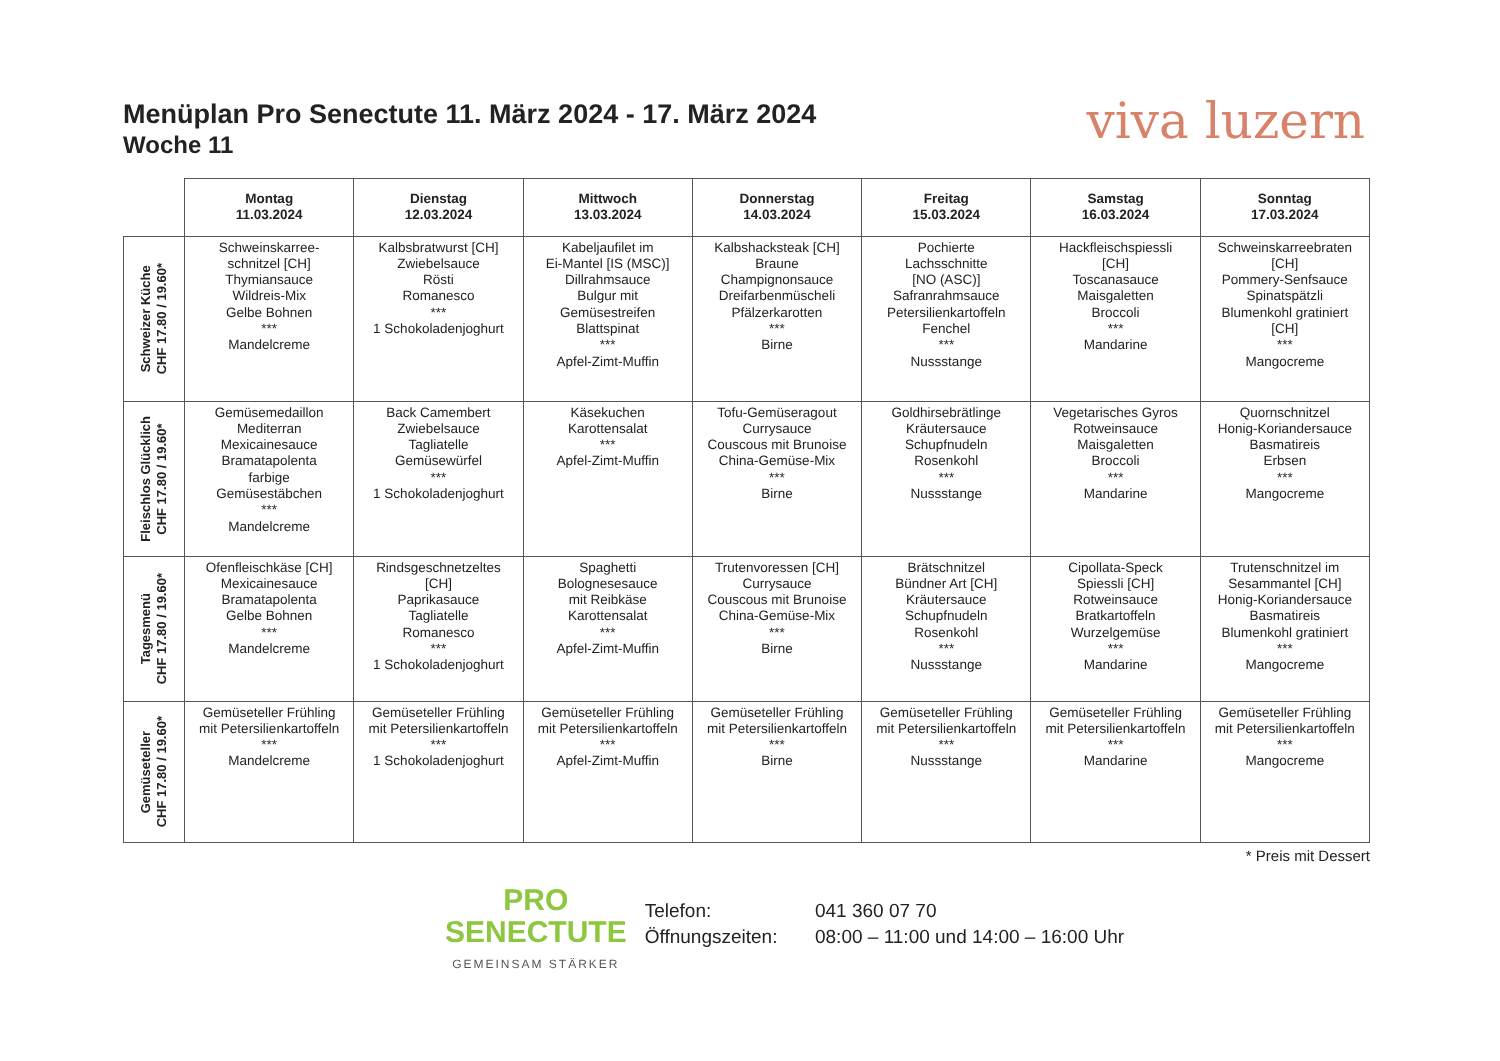Menüplan Pro Senectute 11. März 2024 - 17. März 2024
Woche 11
viva luzern
| | Montag 11.03.2024 | Dienstag 12.03.2024 | Mittwoch 13.03.2024 | Donnerstag 14.03.2024 | Freitag 15.03.2024 | Samstag 16.03.2024 | Sonntag 17.03.2024 |
| --- | --- | --- | --- | --- | --- | --- | --- |
| Schweizer Küche CHF 17.80 / 19.60* | Schweinskarree- schnitzel [CH] Thymiansauce Wildreis-Mix Gelbe Bohnen *** Mandelcreme | Kalbsbratwurst [CH] Zwiebelsauce Rösti Romanesco *** 1 Schokoladenjoghurt | Kabeljaufilet im Ei-Mantel [IS (MSC)] Dillrahmsauce Bulgur mit Gemüsestreifen Blattspinat *** Apfel-Zimt-Muffin | Kalbshacksteak [CH] Braune Champignonsauce Dreifarbenmüscheli Pfälzerkarotten *** Birne | Pochierte Lachsschnitte [NO (ASC)] Safranrahmsauce Petersilienkartoffeln Fenchel *** Nussstange | Hackfleischspiessli [CH] Toscanasauce Maisgaletten Broccoli *** Mandarine | Schweinskarreebraten [CH] Pommery-Senfsauce Spinatspätzli Blumenkohl gratiniert [CH] *** Mangocreme |
| Fleischlos Glücklich CHF 17.80 / 19.60* | Gemüsemedaillon Mediterran Mexicainesauce Bramatapolenta farbige Gemüsestäbchen *** Mandelcreme | Back Camembert Zwiebelsauce Tagliatelle Gemüsewürfel *** 1 Schokoladenjoghurt | Käsekuchen Karottensalat *** Apfel-Zimt-Muffin | Tofu-Gemüseragout Currysauce Couscous mit Brunoise China-Gemüse-Mix *** Birne | Goldhirsebrätlinge Kräutersauce Schupfnudeln Rosenkohl *** Nussstange | Vegetarisches Gyros Rotweinsauce Maisgaletten Broccoli *** Mandarine | Quornschnitzel Honig-Koriandersauce Basmatireis Erbsen *** Mangocreme |
| Tagesmenü CHF 17.80 / 19.60* | Ofenfleischkäse [CH] Mexicainesauce Bramatapolenta Gelbe Bohnen *** Mandelcreme | Rindsgeschnetzeltes [CH] Paprikasauce Tagliatelle Romanesco *** 1 Schokoladenjoghurt | Spaghetti Bolognesesauce mit Reibkäse Karottensalat *** Apfel-Zimt-Muffin | Trutenvoressen [CH] Currysauce Couscous mit Brunoise China-Gemüse-Mix *** Birne | Brätschnitzel Bündner Art [CH] Kräutersauce Schupfnudeln Rosenkohl *** Nussstange | Cipollata-Speck Spiessli [CH] Rotweinsauce Bratkartoffeln Wurzelgemüse *** Mandarine | Trutenschnitzel im Sesammantel [CH] Honig-Koriandersauce Basmatireis Blumenkohl gratiniert *** Mangocreme |
| Gemüseteller CHF 17.80 / 19.60* | Gemüseteller Frühling mit Petersilienkartoffeln *** Mandelcreme | Gemüseteller Frühling mit Petersilienkartoffeln *** 1 Schokoladenjoghurt | Gemüseteller Frühling mit Petersilienkartoffeln *** Apfel-Zimt-Muffin | Gemüseteller Frühling mit Petersilienkartoffeln *** Birne | Gemüseteller Frühling mit Petersilienkartoffeln *** Nussstange | Gemüseteller Frühling mit Petersilienkartoffeln *** Mandarine | Gemüseteller Frühling mit Petersilienkartoffeln *** Mangocreme |
* Preis mit Dessert
PRO
SENECTUTE
GEMEINSAM STÄRKER
Telefon: 041 360 07 70
Öffnungszeiten: 08:00 – 11:00 und 14:00 – 16:00 Uhr